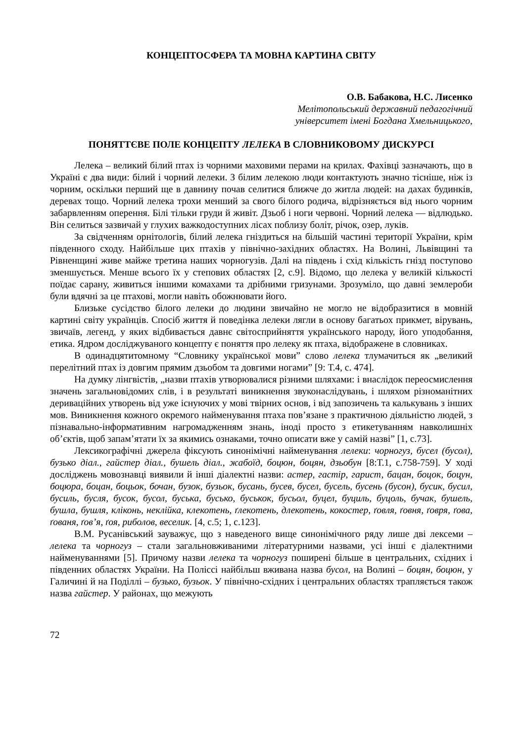КОНЦЕПТОСФЕРА ТА МОВНА КАРТИНА СВІТУ
О.В. Бабакова, Н.С. Лисенко
Мелітопольський державний педагогічний
університет імені Богдана Хмельницького,
ПОНЯТТЄВЕ ПОЛЕ КОНЦЕПТУ ЛЕЛЕКА В СЛОВНИКОВОМУ ДИСКУРСІ
Лелека – великий білий птах із чорними маховими перами на крилах. Фахівці зазначають, що в Україні є два види: білий і чорний лелеки. З білим лелекою люди контактують значно тісніше, ніж із чорним, оскільки перший ще в давнину почав селитися ближче до житла людей: на дахах будинків, деревах тощо. Чорний лелека трохи менший за свого білого родича, відрізняється від нього чорним забарвленням оперення. Білі тільки груди й живіт. Дзьоб і ноги червоні. Чорний лелека — відлюдько. Він селиться зазвичай у глухих важкодоступних лісах поблизу боліт, річок, озер, луків.
За свідченням орнітологів, білий лелека гніздиться на більшій частині території України, крім південного сходу. Найбільше цих птахів у північно-західних областях. На Волині, Львівщині та Рівненщині живе майже третина наших чорногузів. Далі на південь і схід кількість гнізд поступово зменшується. Менше всього їх у степових областях [2, с.9]. Відомо, що лелека у великій кількості поїдає сарану, живиться іншими комахами та дрібними гризунами. Зрозуміло, що давні землероби були вдячні за це птахові, могли навіть обожнювати його.
Близьке сусідство білого лелеки до людини звичайно не могло не відобразитися в мовній картині світу українців. Спосіб життя й поведінка лелеки лягли в основу багатьох прикмет, вірувань, звичаїв, легенд, у яких відбивається давнє світосприйняття українського народу, його уподобання, етика. Ядром досліджуваного концепту є поняття про лелеку як птаха, відображене в словниках.
В одинадцятитомному “Словнику української мови” слово лелека тлумачиться як „великий перелітний птах із довгим прямим дзьобом та довгими ногами” [9: Т.4, с. 474].
На думку лінгвістів, „назви птахів утворювалися різними шляхами: і внаслідок переосмислення значень загальновідомих слів, і в результаті виникнення звуконаслідувань, і шляхом різноманітних дериваційних утворень від уже існуючих у мові твірних основ, і від запозичень та калькувань з інших мов. Виникнення кожного окремого найменування птаха пов’язане з практичною діяльністю людей, з пізнавально-інформативним нагромадженням знань, іноді просто з етикетуванням навколишніх об’єктів, щоб запам’ятати їх за якимись ознаками, точно описати вже у самій назві” [1, с.73].
Лексикографічні джерела фіксують синонімічні найменування лелеки: чорногуз, бусел (бусол), бузько діал., гайстер діал., бушель діал., жабоїд, боцюн, боцян, дзьобун [8:Т.1, с.758-759]. У ході досліджень мовознавці виявили й інші діалектні назви: астер, гастір, гарист, бацан, боцок, боцун, боцюра, боцан, боцьок, бочан, бузок, бузьок, бусань, бусев, бусел, бусель, бусень (бусон), бусик, бусил, бусиль, бусля, бусок, бусол, буська, бусько, буськок, бусьол, буцел, буциль, буцоль, бучак, бушель, бушла, бушля, кліконь, неклійка, клекотень, ґлекотень, длекотень, кокостер, ґовля, ґовня, ґовря, ґова, ґованя, ґов’я, ґоя, риболов, веселик. [4, с.5; 1, с.123].
В.М. Русанівський зауважує, що з наведеного вище синонімічного ряду лише дві лексеми – лелека та чорногуз – стали загальновживаними літературними назвами, усі інші є діалектними найменуваннями [5]. Причому назви лелека та чорногуз поширені більше в центральних, східних і південних областях України. На Поліссі найбільш вживана назва бусол, на Волині – боцян, боцюн, у Галичині й на Поділлі – бузько, бузьок. У північно-східних і центральних областях трапляється також назва гайстер. У районах, що межують
72